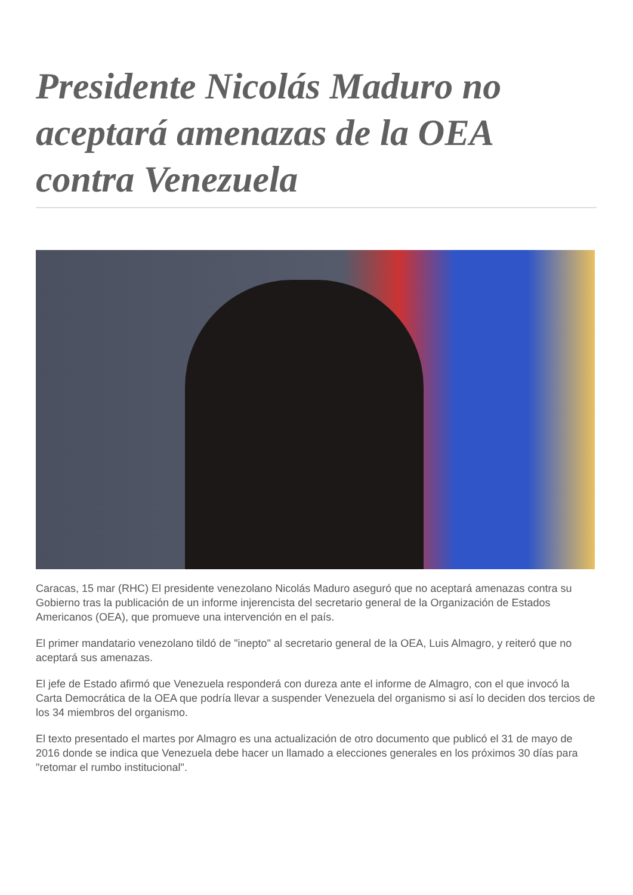Presidente Nicolás Maduro no aceptará amenazas de la OEA contra Venezuela
Caracas, 15 mar (RHC) El presidente venezolano Nicolás Maduro aseguró que no aceptará amenazas contra su Gobierno tras la publicación de un informe injerencista del secretario general de la Organización de Estados Americanos (OEA), que promueve una intervención en el país.
El primer mandatario venezolano tildó de "inepto" al secretario general de la OEA, Luis Almagro, y reiteró que no aceptará sus amenazas.
El jefe de Estado afirmó que Venezuela responderá con dureza ante el informe de Almagro, con el que invocó la Carta Democrática de la OEA que podría llevar a suspender Venezuela del organismo si así lo deciden dos tercios de los 34 miembros del organismo.
El texto presentado el martes por Almagro es una actualización de otro documento que publicó el 31 de mayo de 2016 donde se indica que Venezuela debe hacer un llamado a elecciones generales en los próximos 30 días para "retomar el rumbo institucional".